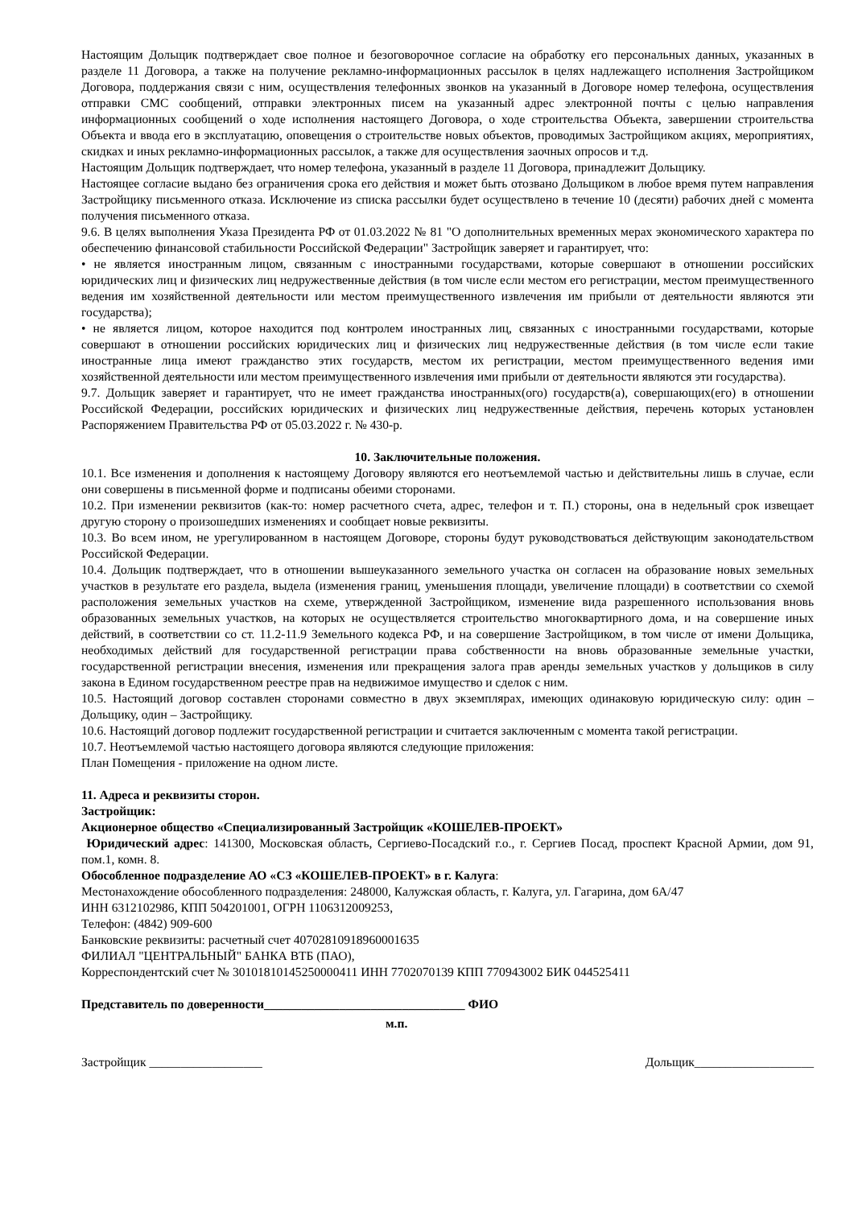Настоящим Дольщик подтверждает свое полное и безоговорочное согласие на обработку его персональных данных, указанных в разделе 11 Договора, а также на получение рекламно-информационных рассылок в целях надлежащего исполнения Застройщиком Договора, поддержания связи с ним, осуществления телефонных звонков на указанный в Договоре номер телефона, осуществления отправки СМС сообщений, отправки электронных писем на указанный адрес электронной почты с целью направления информационных сообщений о ходе исполнения настоящего Договора, о ходе строительства Объекта, завершении строительства Объекта и ввода его в эксплуатацию, оповещения о строительстве новых объектов, проводимых Застройщиком акциях, мероприятиях, скидках и иных рекламно-информационных рассылок, а также для осуществления заочных опросов и т.д.
Настоящим Дольщик подтверждает, что номер телефона, указанный в разделе 11 Договора, принадлежит Дольщику.
Настоящее согласие выдано без ограничения срока его действия и может быть отозвано Дольщиком в любое время путем направления Застройщику письменного отказа. Исключение из списка рассылки будет осуществлено в течение 10 (десяти) рабочих дней с момента получения письменного отказа.
9.6. В целях выполнения Указа Президента РФ от 01.03.2022 № 81 "О дополнительных временных мерах экономического характера по обеспечению финансовой стабильности Российской Федерации" Застройщик заверяет и гарантирует, что:
• не является иностранным лицом, связанным с иностранными государствами, которые совершают в отношении российских юридических лиц и физических лиц недружественные действия (в том числе если местом его регистрации, местом преимущественного ведения им хозяйственной деятельности или местом преимущественного извлечения им прибыли от деятельности являются эти государства);
• не является лицом, которое находится под контролем иностранных лиц, связанных с иностранными государствами, которые совершают в отношении российских юридических лиц и физических лиц недружественные действия (в том числе если такие иностранные лица имеют гражданство этих государств, местом их регистрации, местом преимущественного ведения ими хозяйственной деятельности или местом преимущественного извлечения ими прибыли от деятельности являются эти государства).
9.7. Дольщик заверяет и гарантирует, что не имеет гражданства иностранных(ого) государств(а), совершающих(его) в отношении Российской Федерации, российских юридических и физических лиц недружественные действия, перечень которых установлен Распоряжением Правительства РФ от 05.03.2022 г. № 430-р.
10. Заключительные положения.
10.1. Все изменения и дополнения к настоящему Договору являются его неотъемлемой частью и действительны лишь в случае, если они совершены в письменной форме и подписаны обеими сторонами.
10.2. При изменении реквизитов (как-то: номер расчетного счета, адрес, телефон и т. П.) стороны, она в недельный срок извещает другую сторону о произошедших изменениях и сообщает новые реквизиты.
10.3. Во всем ином, не урегулированном в настоящем Договоре, стороны будут руководствоваться действующим законодательством Российской Федерации.
10.4. Дольщик подтверждает, что в отношении вышеуказанного земельного участка он согласен на образование новых земельных участков в результате его раздела, выдела (изменения границ, уменьшения площади, увеличение площади) в соответствии со схемой расположения земельных участков на схеме, утвержденной Застройщиком, изменение вида разрешенного использования вновь образованных земельных участков, на которых не осуществляется строительство многоквартирного дома, и на совершение иных действий, в соответствии со ст. 11.2-11.9 Земельного кодекса РФ, и на совершение Застройщиком, в том числе от имени Дольщика, необходимых действий для государственной регистрации права собственности на вновь образованные земельные участки, государственной регистрации внесения, изменения или прекращения залога прав аренды земельных участков у дольщиков в силу закона в Едином государственном реестре прав на недвижимое имущество и сделок с ним.
10.5. Настоящий договор составлен сторонами совместно в двух экземплярах, имеющих одинаковую юридическую силу: один – Дольщику, один – Застройщику.
10.6. Настоящий договор подлежит государственной регистрации и считается заключенным с момента такой регистрации.
10.7. Неотъемлемой частью настоящего договора являются следующие приложения:
План Помещения - приложение на одном листе.
11. Адреса и реквизиты сторон.
Застройщик:
Акционерное общество «Специализированный Застройщик «КОШЕЛЕВ-ПРОЕКТ»
Юридический адрес: 141300, Московская область, Сергиево-Посадский г.о., г. Сергиев Посад, проспект Красной Армии, дом 91, пом.1, комн. 8.
Обособленное подразделение АО «СЗ «КОШЕЛЕВ-ПРОЕКТ» в г. Калуга:
Местонахождение обособленного подразделения: 248000, Калужская область, г. Калуга, ул. Гагарина, дом 6А/47
ИНН 6312102986, КПП 504201001, ОГРН 1106312009253,
Телефон: (4842) 909-600
Банковские реквизиты: расчетный счет 40702810918960001635
ФИЛИАЛ "ЦЕНТРАЛЬНЫЙ" БАНКА ВТБ (ПАО),
Корреспондентский счет № 30101810145250000411 ИНН 7702070139 КПП 770943002 БИК 044525411
Представитель по доверенности________________________________ ФИО
м.п.
Застройщик __________________ Дольщик___________________